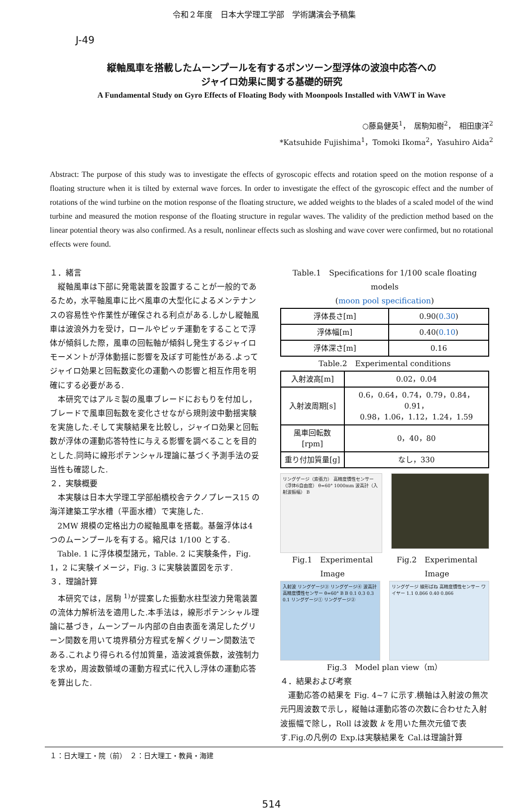令和２年度　日本大学理工学部　学術講演会予稿集
J-49
縦軸風車を搭載したムーンプールを有するポンツーン型浮体の波浪中応答への
ジャイロ効果に関する基礎的研究
A Fundamental Study on Gyro Effects of Floating Body with Moonpools Installed with VAWT in Wave
○藤島健英<sup>1</sup>，　居駒知樹<sup>2</sup>，　相田康洋<sup>2</sup>
*Katsuhide Fujishima<sup>1</sup>，Tomoki Ikoma<sup>2</sup>，Yasuhiro Aida<sup>2</sup>
Abstract: The purpose of this study was to investigate the effects of gyroscopic effects and rotation speed on the motion response of a floating structure when it is tilted by external wave forces. In order to investigate the effect of the gyroscopic effect and the number of rotations of the wind turbine on the motion response of the floating structure, we added weights to the blades of a scaled model of the wind turbine and measured the motion response of the floating structure in regular waves. The validity of the prediction method based on the linear potential theory was also confirmed. As a result, nonlinear effects such as sloshing and wave cover were confirmed, but no rotational effects were found.
１．緒言
縦軸風車は下部に発電装置を設置することが一般的であるため，水平軸風車に比べ風車の大型化によるメンテナンスの容易性や作業性が確保される利点がある.しかし縦軸風車は波浪外力を受け，ロールやピッチ運動をすることで浮体が傾斜した際，風車の回転軸が傾斜し発生するジャイロモーメントが浮体動揺に影響を及ぼす可能性がある.よってジャイロ効果と回転数変化の運動への影響と相互作用を明確にする必要がある.
本研究ではアルミ製の風車ブレードにおもりを付加し，ブレードで風車回転数を変化させながら規則波中動揺実験を実施した.そして実験結果を比較し，ジャイロ効果と回転数が浮体の運動応答特性に与える影響を調べることを目的とした.同時に線形ポテンシャル理論に基づく予測手法の妥当性も確認した.
２．実験概要
本実験は日本大学理工学部船橋校舎テクノプレース15 の海洋建築工学水槽（平面水槽）で実施した.
2MW 規模の定格出力の縦軸風車を搭載。基盤浮体は4 つのムーンプールを有する。縮尺は 1/100 とする.
Table. 1 に浮体模型諸元，Table. 2 に実験条件，Fig. 1，2 に実験イメージ，Fig. 3 に実験装置図を示す.
３．理論計算
本研究では，居駒 <sup>1)</sup>が提案した振動水柱型波力発電装置の流体力解析法を適用した.本手法は，線形ポテンシャル理論に基づき，ムーンプール内部の自由表面を満足したグリーン関数を用いて境界積分方程式を解くグリーン関数法である.これより得られる付加質量，造波減衰係数，波強制力を求め，周波数領域の運動方程式に代入し浮体の運動応答を算出した.
Table.1　Specifications for 1/100 scale floating models
(moon pool specification)
| 浮体長さ[m] | 0.90( 0.30 ) |
| 浮体幅[m] | 0.40( 0.10 ) |
| 浮体深さ[m] | 0.16 |
Table.2　Experimental conditions
| 入射波高[m] | 0.02，0.04 |
| 入射波周期[s] | 0.6，0.64，0.74，0.79，0.84，0.91， 0.98，1.06，1.12，1.24，1.59 |
| 風車回転数[rpm] | 0，40，80 |
| 重り付加質量[g] | なし，330 |
リングゲージ（索張力） 高精度慣性センサー（浮体6自由度） θ=60° 1000mm 波高計（入射波振幅） B
Fig.1　Experimental Image Fig.2　Experimental Image
入射波 リングゲージ③ リングゲージ④ 波高計 高精度慣性センサー θ=60° B B 0.1 0.3 0.3 0.1 リングゲージ① リングゲージ②
リングゲージ 線形ばね 高精度慣性センサー ワイヤー 1.1 0.866 0.40 0.866
Fig.3　Model plan view（m）
４．結果および考察
運動応答の結果を Fig. 4~7 に示す.横軸は入射波の無次元円周波数で示し，縦軸は運動応答の次数に合わせた入射波振幅で除し，Roll は波数 k を用いた無次元値で表す.Fig.の凡例の Exp.は実験結果を Cal.は理論計算
１：日大理工・院（前）　２：日大理工・教員・海建
514